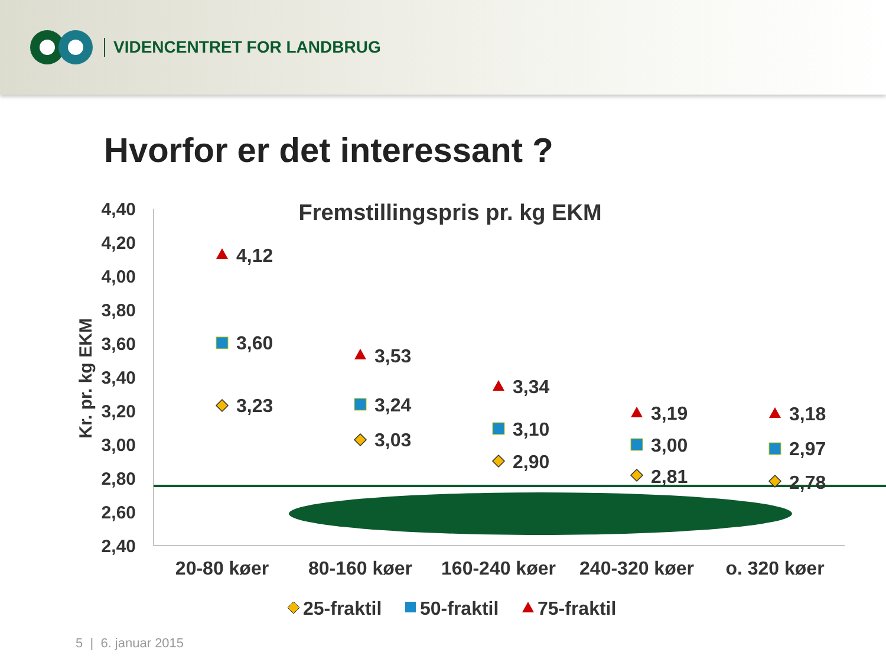VIDENCENTRET FOR LANDBRUG
Hvorfor er det interessant ?
Fremstillingspris pr. kg EKM
Kr. pr. kg EKM
4,40
4,20
4,00
3,80
3,60
3,40
3,20
3,00
2,80
2,60
2,40
20-80 køer
80-160 køer
160-240 køer
240-320 køer
o. 320 køer
4,12
3,60
3,23
3,53
3,24
3,03
3,34
3,10
2,90
3,19
3,00
2,81
3,18
2,97
2,78
25-fraktil
50-fraktil
75-fraktil
5 | 6. januar 2015